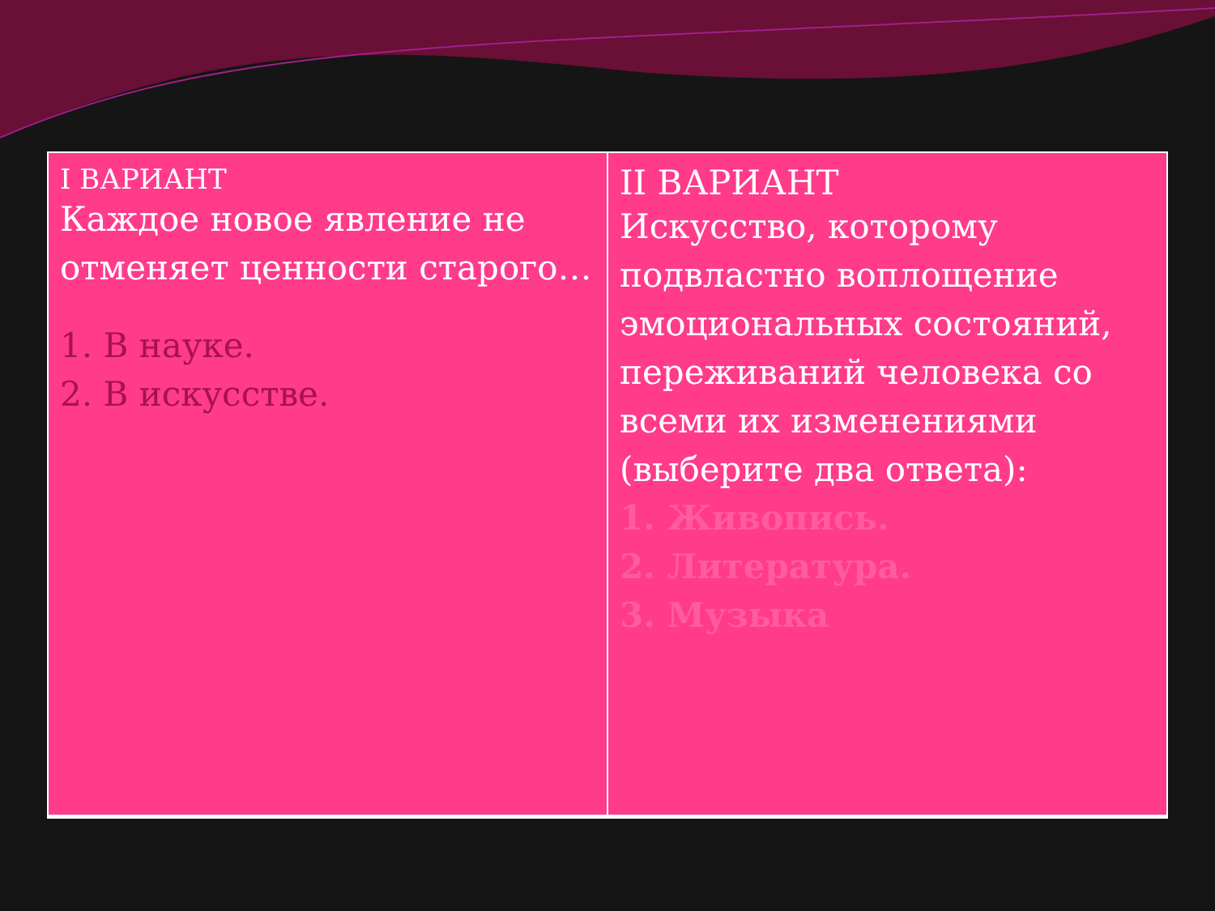| I ВАРИАНТ Каждое новое явление не отменяет ценности старого… 1. В науке. 2. В искусстве. | II ВАРИАНТ Искусство, которому подвластно воплощение эмоциональных состояний, переживаний человека со всеми их изменениями (выберите два ответа): 1. Живопись. 2. Литература. 3. Музыка |